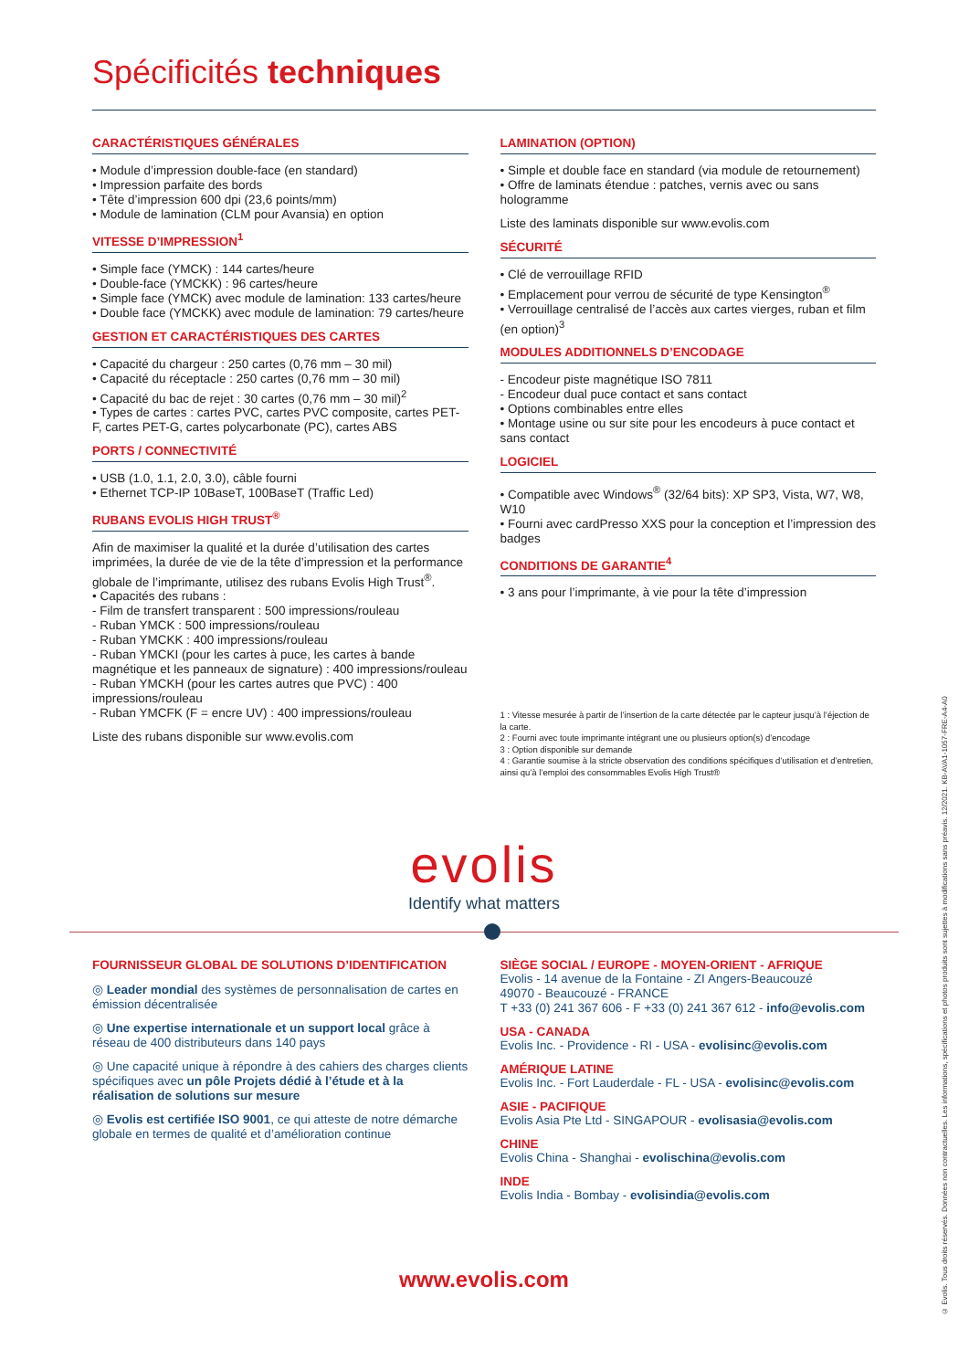Spécificités techniques
CARACTÉRISTIQUES GÉNÉRALES
• Module d’impression double-face (en standard)
• Impression parfaite des bords
• Tête d’impression 600 dpi (23,6 points/mm)
• Module de lamination (CLM pour Avansia) en option
VITESSE D’IMPRESSION<sup>1</sup>
• Simple face (YMCK) : 144 cartes/heure
• Double-face (YMCKK) : 96 cartes/heure
• Simple face (YMCK) avec module de lamination: 133 cartes/heure
• Double face (YMCKK) avec module de lamination: 79 cartes/heure
GESTION ET CARACTÉRISTIQUES DES CARTES
• Capacité du chargeur : 250 cartes (0,76 mm – 30 mil)
• Capacité du réceptacle : 250 cartes (0,76 mm – 30 mil)
• Capacité du bac de rejet : 30 cartes (0,76 mm – 30 mil)<sup>2</sup>
• Types de cartes : cartes PVC, cartes PVC composite, cartes PET-F, cartes PET-G, cartes polycarbonate (PC), cartes ABS
PORTS / CONNECTIVITÉ
• USB (1.0, 1.1, 2.0, 3.0), câble fourni
• Ethernet TCP-IP 10BaseT, 100BaseT (Traffic Led)
RUBANS EVOLIS HIGH TRUST<sup>®</sup>
Afin de maximiser la qualité et la durée d’utilisation des cartes imprimées, la durée de vie de la tête d’impression et la performance globale de l’imprimante, utilisez des rubans Evolis High Trust<sup>®</sup>.
• Capacités des rubans :
- Film de transfert transparent : 500 impressions/rouleau
- Ruban YMCK : 500 impressions/rouleau
- Ruban YMCKK : 400 impressions/rouleau
- Ruban YMCKI (pour les cartes à puce, les cartes à bande magnétique et les panneaux de signature) : 400 impressions/rouleau
- Ruban YMCKH (pour les cartes autres que PVC) : 400 impressions/rouleau
- Ruban YMCFK (F = encre UV) : 400 impressions/rouleau
Liste des rubans disponible sur www.evolis.com
LAMINATION (OPTION)
• Simple et double face en standard (via module de retournement)
• Offre de laminats étendue : patches, vernis avec ou sans hologramme
Liste des laminats disponible sur www.evolis.com
SÉCURITÉ
• Clé de verrouillage RFID
• Emplacement pour verrou de sécurité de type Kensington<sup>®</sup>
• Verrouillage centralisé de l’accès aux cartes vierges, ruban et film (en option)<sup>3</sup>
MODULES ADDITIONNELS D’ENCODAGE
- Encodeur piste magnétique ISO 7811
- Encodeur dual puce contact et sans contact
• Options combinables entre elles
• Montage usine ou sur site pour les encodeurs à puce contact et sans contact
LOGICIEL
• Compatible avec Windows<sup>®</sup> (32/64 bits): XP SP3, Vista, W7, W8, W10
• Fourni avec cardPresso XXS pour la conception et l’impression des badges
CONDITIONS DE GARANTIE<sup>4</sup>
• 3 ans pour l’imprimante, à vie pour la tête d’impression
1 : Vitesse mesurée à partir de l’insertion de la carte détectée par le capteur jusqu’à l’éjection de la carte.
2 : Fourni avec toute imprimante intégrant une ou plusieurs option(s) d’encodage
3 : Option disponible sur demande
4 : Garantie soumise à la stricte observation des conditions spécifiques d’utilisation et d’entretien, ainsi qu’à l’emploi des consommables Evolis High Trust®
evolis
Identify what matters
FOURNISSEUR GLOBAL DE SOLUTIONS D’IDENTIFICATION
◎ Leader mondial des systèmes de personnalisation de cartes en émission décentralisée
◎ Une expertise internationale et un support local grâce à réseau de 400 distributeurs dans 140 pays
◎ Une capacité unique à répondre à des cahiers des charges clients spécifiques avec un pôle Projets dédié à l’étude et à la réalisation de solutions sur mesure
◎ Evolis est certifiée ISO 9001, ce qui atteste de notre démarche globale en termes de qualité et d’amélioration continue
SIÈGE SOCIAL / EUROPE - MOYEN-ORIENT - AFRIQUE
Evolis - 14 avenue de la Fontaine - ZI Angers-Beaucouzé
49070 - Beaucouzé - FRANCE
T +33 (0) 241 367 606 - F +33 (0) 241 367 612 - info@evolis.com
USA - CANADA
Evolis Inc. - Providence - RI - USA - evolisinc@evolis.com
AMÉRIQUE LATINE
Evolis Inc. - Fort Lauderdale - FL - USA - evolisinc@evolis.com
ASIE - PACIFIQUE
Evolis Asia Pte Ltd - SINGAPOUR - evolisasia@evolis.com
CHINE
Evolis China - Shanghai - evolischina@evolis.com
INDE
Evolis India - Bombay - evolisindia@evolis.com
www.evolis.com
© Evolis. Tous droits réservés. Données non contractuelles. Les informations, spécifications et photos produits sont sujettes à modifications sans préavis. 12/2021. KB-AVA1-1057-FRE-A4-A0